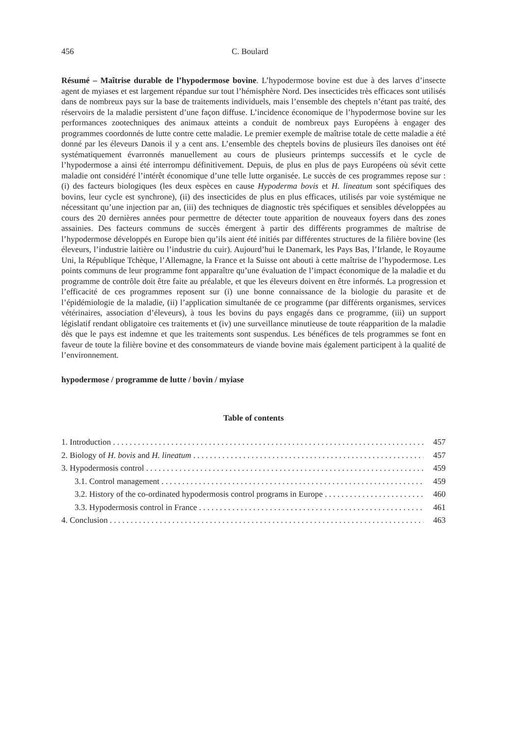456 C. Boulard
Résumé – Maîtrise durable de l’hypodermose bovine. L’hypodermose bovine est due à des larves d’insecte agent de myiases et est largement répandue sur tout l’hémisphère Nord. Des insecticides très efficaces sont utilisés dans de nombreux pays sur la base de traitements individuels, mais l’ensemble des cheptels n’étant pas traité, des réservoirs de la maladie persistent d’une façon diffuse. L’incidence économique de l’hypodermose bovine sur les performances zootechniques des animaux atteints a conduit de nombreux pays Européens à engager des programmes coordonnés de lutte contre cette maladie. Le premier exemple de maîtrise totale de cette maladie a été donné par les éleveurs Danois il y a cent ans. L’ensemble des cheptels bovins de plusieurs îles danoises ont été systématiquement évarronnés manuellement au cours de plusieurs printemps successifs et le cycle de l’hypodermose a ainsi été interrompu définitivement. Depuis, de plus en plus de pays Européens où sévit cette maladie ont considéré l’intérêt économique d’une telle lutte organisée. Le succès de ces programmes repose sur : (i) des facteurs biologiques (les deux espèces en cause Hypoderma bovis et H. lineatum sont spécifiques des bovins, leur cycle est synchrone), (ii) des insecticides de plus en plus efficaces, utilisés par voie systémique ne nécessitant qu’une injection par an, (iii) des techniques de diagnostic très spécifiques et sensibles développées au cours des 20 dernières années pour permettre de détecter toute apparition de nouveaux foyers dans des zones assainies. Des facteurs communs de succès émergent à partir des différents programmes de maîtrise de l’hypodermose développés en Europe bien qu’ils aient été initiés par différentes structures de la filière bovine (les éleveurs, l’industrie laitière ou l’industrie du cuir). Aujourd’hui le Danemark, les Pays Bas, l’Irlande, le Royaume Uni, la République Tchèque, l’Allemagne, la France et la Suisse ont abouti à cette maîtrise de l’hypodermose. Les points communs de leur programme font apparaître qu’une évaluation de l’impact économique de la maladie et du programme de contrôle doit être faite au préalable, et que les éleveurs doivent en être informés. La progression et l’efficacité de ces programmes reposent sur (i) une bonne connaissance de la biologie du parasite et de l’épidémiologie de la maladie, (ii) l’application simultanée de ce programme (par différents organismes, services vétérinaires, association d’éleveurs), à tous les bovins du pays engagés dans ce programme, (iii) un support législatif rendant obligatoire ces traitements et (iv) une surveillance minutieuse de toute réapparition de la maladie dès que le pays est indemne et que les traitements sont suspendus. Les bénéfices de tels programmes se font en faveur de toute la filière bovine et des consommateurs de viande bovine mais également participent à la qualité de l’environnement.
hypodermose / programme de lutte / bovin / myiase
Table of contents
1. Introduction 457
2. Biology of H. bovis and H. lineatum 457
3. Hypodermosis control 459
3.1. Control management 459
3.2. History of the co-ordinated hypodermosis control programs in Europe 460
3.3. Hypodermosis control in France 461
4. Conclusion 463